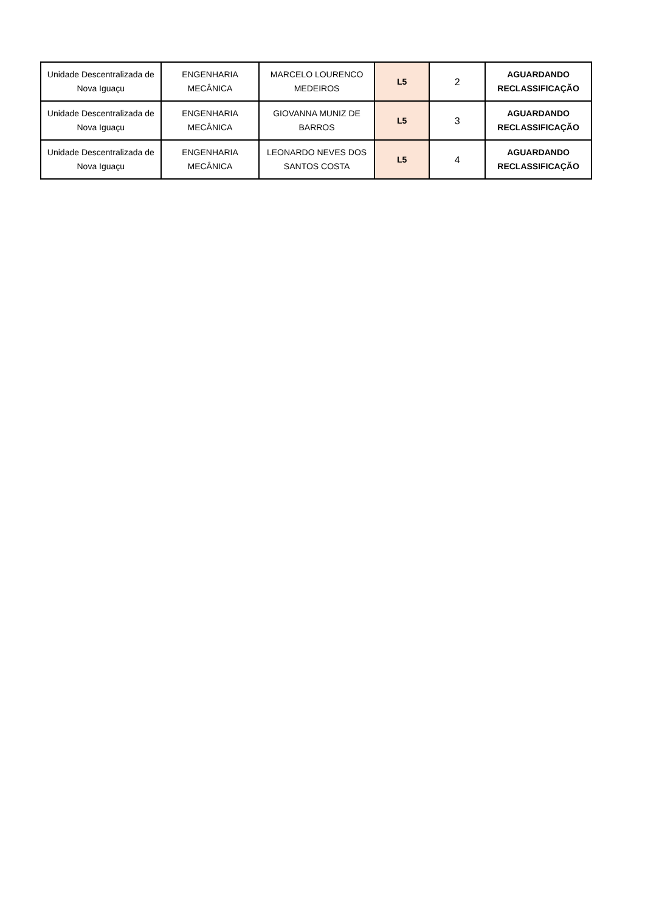| Unidade Descentralizada de Nova Iguaçu | ENGENHARIA MECÂNICA | MARCELO LOURENCO MEDEIROS | L5 | 2 | AGUARDANDO RECLASSIFICAÇÃO |
| Unidade Descentralizada de Nova Iguaçu | ENGENHARIA MECÂNICA | GIOVANNA MUNIZ DE BARROS | L5 | 3 | AGUARDANDO RECLASSIFICAÇÃO |
| Unidade Descentralizada de Nova Iguaçu | ENGENHARIA MECÂNICA | LEONARDO NEVES DOS SANTOS COSTA | L5 | 4 | AGUARDANDO RECLASSIFICAÇÃO |